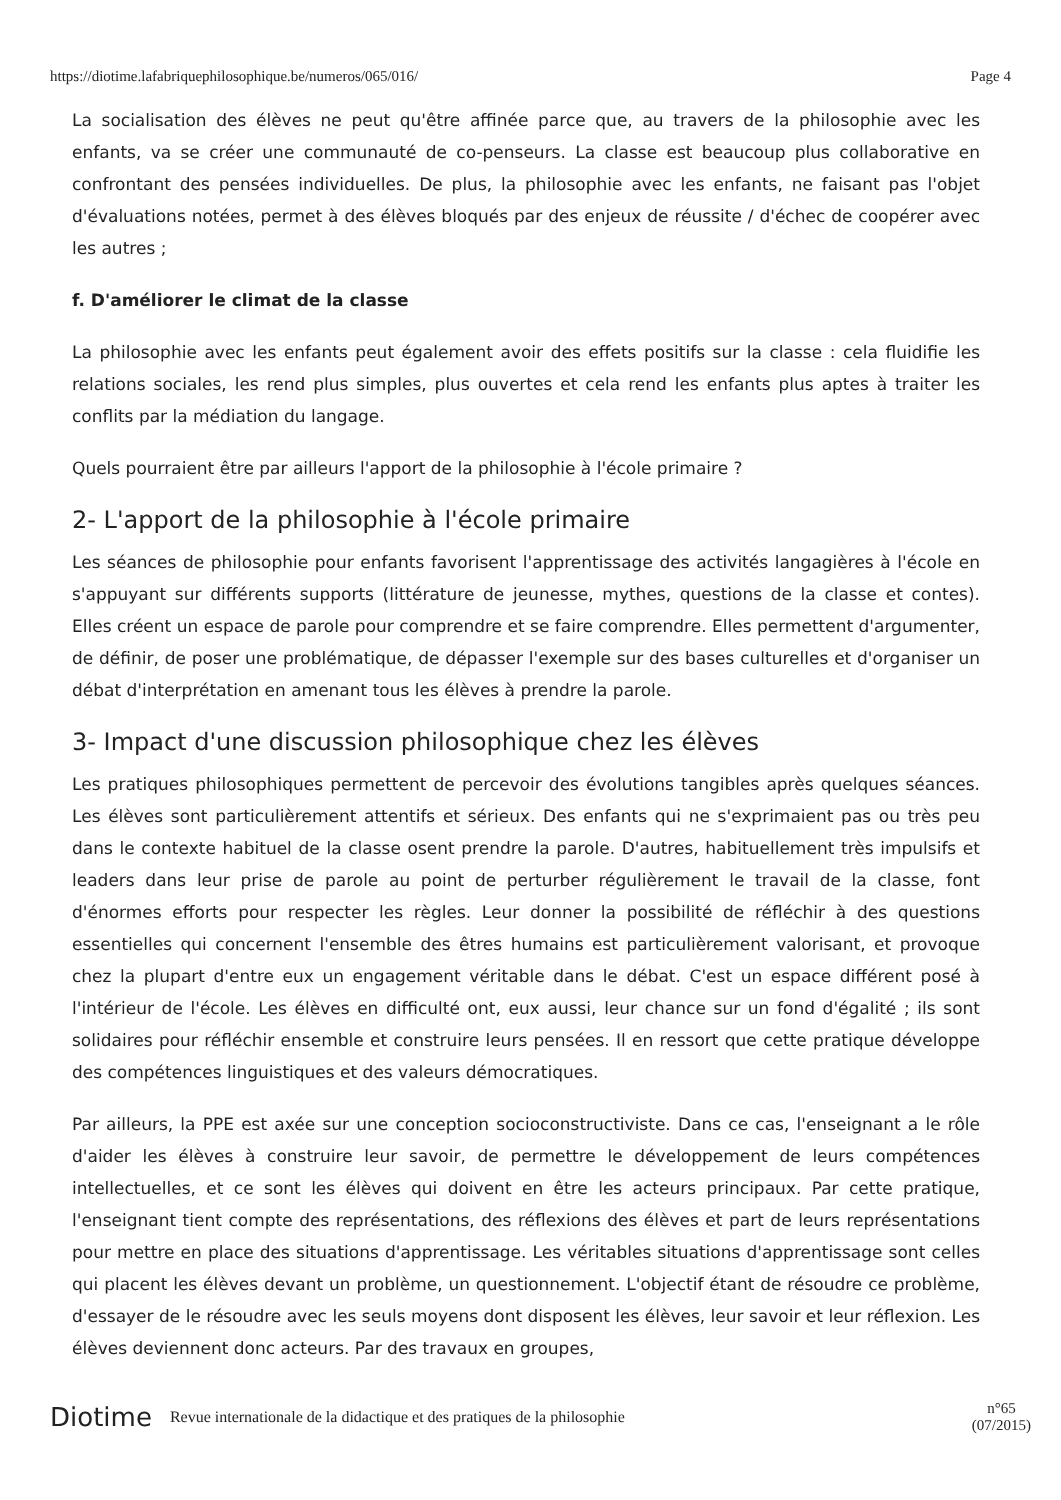https://diotime.lafabriquephilosophique.be/numeros/065/016/ Page 4
La socialisation des élèves ne peut qu'être affinée parce que, au travers de la philosophie avec les enfants, va se créer une communauté de co-penseurs. La classe est beaucoup plus collaborative en confrontant des pensées individuelles. De plus, la philosophie avec les enfants, ne faisant pas l'objet d'évaluations notées, permet à des élèves bloqués par des enjeux de réussite / d'échec de coopérer avec les autres ;
f. D'améliorer le climat de la classe
La philosophie avec les enfants peut également avoir des effets positifs sur la classe : cela fluidifie les relations sociales, les rend plus simples, plus ouvertes et cela rend les enfants plus aptes à traiter les conflits par la médiation du langage.
Quels pourraient être par ailleurs l'apport de la philosophie à l'école primaire ?
2- L'apport de la philosophie à l'école primaire
Les séances de philosophie pour enfants favorisent l'apprentissage des activités langagières à l'école en s'appuyant sur différents supports (littérature de jeunesse, mythes, questions de la classe et contes). Elles créent un espace de parole pour comprendre et se faire comprendre. Elles permettent d'argumenter, de définir, de poser une problématique, de dépasser l'exemple sur des bases culturelles et d'organiser un débat d'interprétation en amenant tous les élèves à prendre la parole.
3- Impact d'une discussion philosophique chez les élèves
Les pratiques philosophiques permettent de percevoir des évolutions tangibles après quelques séances. Les élèves sont particulièrement attentifs et sérieux. Des enfants qui ne s'exprimaient pas ou très peu dans le contexte habituel de la classe osent prendre la parole. D'autres, habituellement très impulsifs et leaders dans leur prise de parole au point de perturber régulièrement le travail de la classe, font d'énormes efforts pour respecter les règles. Leur donner la possibilité de réfléchir à des questions essentielles qui concernent l'ensemble des êtres humains est particulièrement valorisant, et provoque chez la plupart d'entre eux un engagement véritable dans le débat. C'est un espace différent posé à l'intérieur de l'école. Les élèves en difficulté ont, eux aussi, leur chance sur un fond d'égalité ; ils sont solidaires pour réfléchir ensemble et construire leurs pensées. Il en ressort que cette pratique développe des compétences linguistiques et des valeurs démocratiques.
Par ailleurs, la PPE est axée sur une conception socioconstructiviste. Dans ce cas, l'enseignant a le rôle d'aider les élèves à construire leur savoir, de permettre le développement de leurs compétences intellectuelles, et ce sont les élèves qui doivent en être les acteurs principaux. Par cette pratique, l'enseignant tient compte des représentations, des réflexions des élèves et part de leurs représentations pour mettre en place des situations d'apprentissage. Les véritables situations d'apprentissage sont celles qui placent les élèves devant un problème, un questionnement. L'objectif étant de résoudre ce problème, d'essayer de le résoudre avec les seuls moyens dont disposent les élèves, leur savoir et leur réflexion. Les élèves deviennent donc acteurs. Par des travaux en groupes,
Diotime Revue internationale de la didactique et des pratiques de la philosophie n°65
(07/2015)